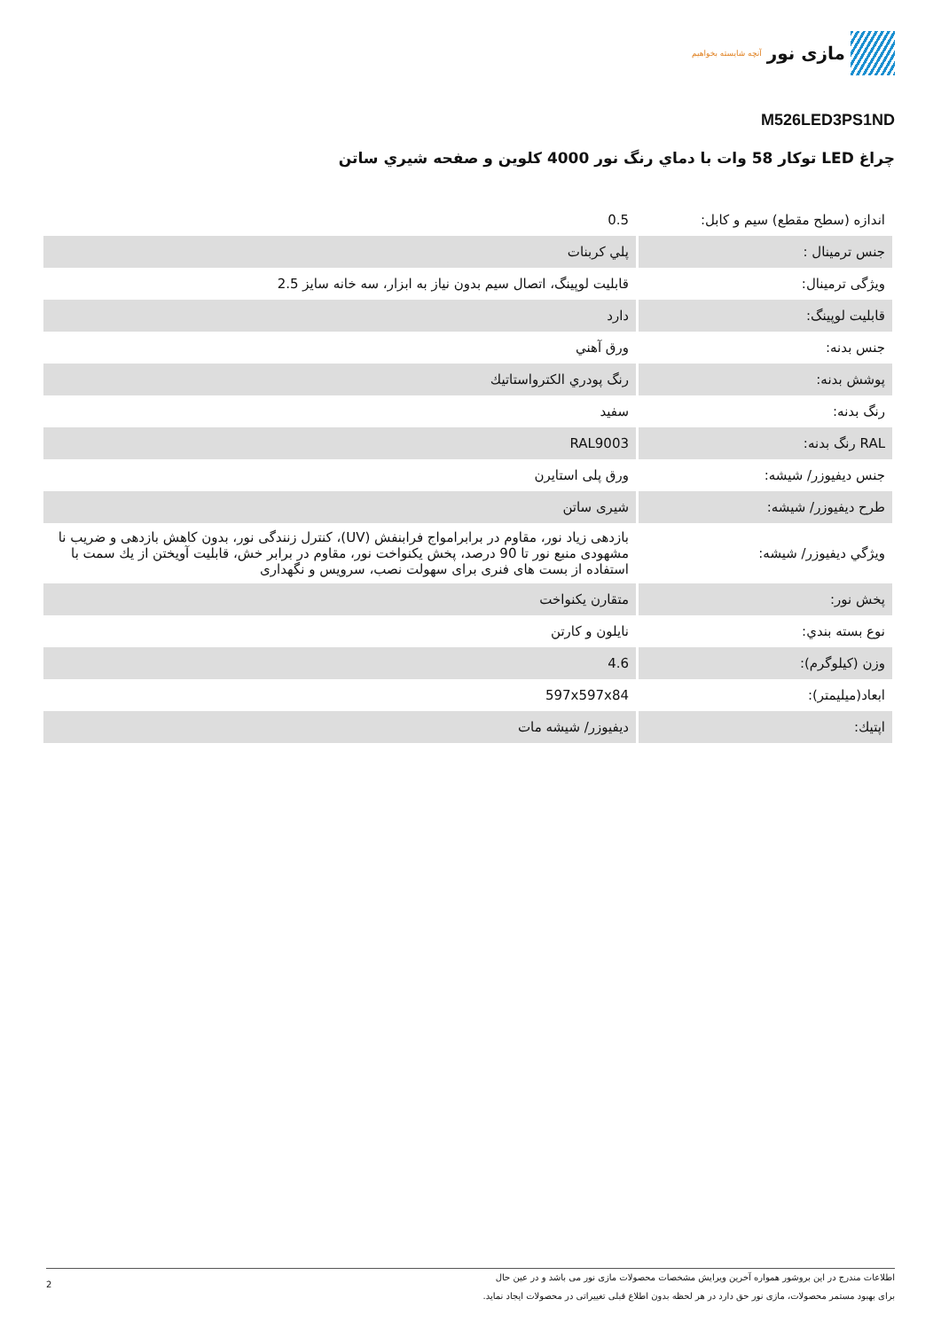مازی نور
آنچه شایسته بخواهیم
M526LED3PS1ND
چراغ LED توكار 58 وات با دماي رنگ نور 4000 كلوين و صفحه شيري ساتن
| اندازه (سطح مقطع) سیم و کابل: | 0.5 |
| جنس ترمينال : | پلي كربنات |
| ويژگی ترمينال: | قابليت لوپينگ، اتصال سيم بدون نياز به ابزار، سه خانه سايز 2.5 |
| قابليت لوپينگ: | دارد |
| جنس بدنه: | ورق آهني |
| پوشش بدنه: | رنگ پودري الكترواستاتيك |
| رنگ بدنه: | سفيد |
| RAL رنگ بدنه: | RAL9003 |
| جنس ديفيوزر/ شيشه: | ورق پلی استايرن |
| طرح ديفيوزر/ شيشه: | شيری ساتن |
| ويژگي ديفيوزر/ شيشه: | بازدهی زیاد نور، مقاوم در برابرامواج فرابنفش (UV)، كنترل زنندگی نور، بدون كاهش بازدهی و ضريب نا مشهودی منبع نور تا 90 درصد، پخش يكنواخت نور، مقاوم در برابر خش، قابليت آويختن از يك سمت با استفاده از بست های فنری برای سهولت نصب، سرويس و نگهداری |
| پخش نور: | متقارن يكنواخت |
| نوع بسته بندي: | نايلون و كارتن |
| وزن (كيلوگرم): | 4.6 |
| ابعاد(ميليمتر): | 597x597x84 |
| اپتيك: | ديفيوزر/ شيشه مات |
اطلاعات مندرج در این بروشور همواره آخرین ویرایش مشخصات محصولات مازی نور می باشد و در عین حال
برای بهبود مستمر محصولات، مازی نور حق دارد در هر لحظه بدون اطلاع قبلی تغییراتی در محصولات ایجاد نماید.
2